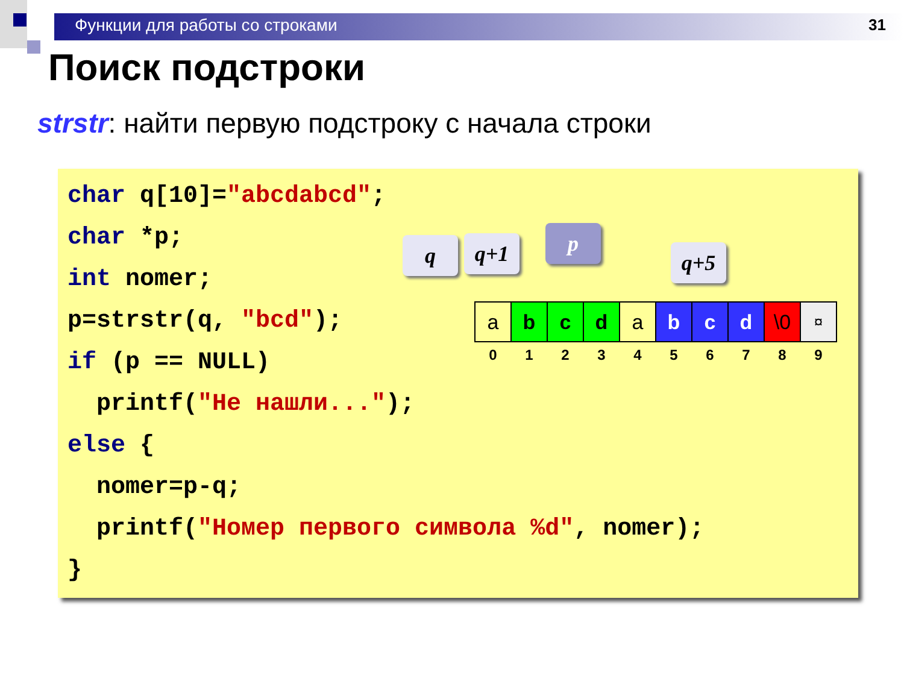Функции для работы со строками 31
Поиск подстроки
strstr: найти первую подстроку с начала строки
char q[10]="abcdabcd";
char *p;
int nomer;
p=strstr(q, "bcd");
if (p == NULL)
printf("Не нашли...");
else {
nomer=p-q;
printf("Номер первого символа %d", nomer);
}
q q+1 p
q+5
| a | b | c | d | a | b | c | d | \0 | ¤ |
| 0 | 1 | 2 | 3 | 4 | 5 | 6 | 7 | 8 | 9 |